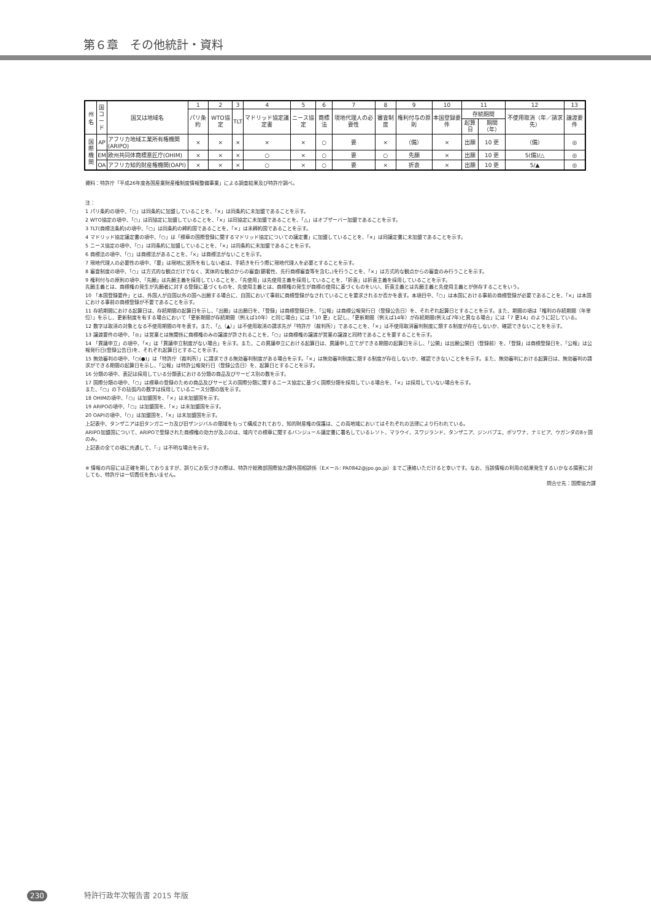第６章　その他統計・資料
| 州名 | 国 コ ー ド | 国又は地域名 | 1 | 2 | 3 | 4 | 5 | 6 | 7 | 8 | 9 | 10 | 11 | | 12 | 13 |
| --- | --- | --- | --- | --- | --- | --- | --- | --- | --- | --- | --- | --- | --- | --- | --- | --- |
| | | | パリ条約 | WTO協定 | TLT | マドリッド協定議定書 | ニース協定 | 商標法 | 現地代理人の必要性 | 審査制度 | 権利付与の原則 | 本国登録要件 | 存続期間 | | 不使用取消（年／請求先） | 譲渡要件 |
| | | | | | | | | | | | | | 起算日 | 期間（年） | | |
| 国 際 機 関 | AP | アフリカ地域工業所有権機関(ARIPO) | × | × | × | × | × | ○ | 要 | × | （備） | × | 出願 | 10 更 | （備） | ◎ |
| | EM | 欧州共同体商標意匠庁(OHIM) | × | × | × | ○ | × | ○ | 要 | ○ | 先願 | × | 出願 | 10 更 | 5(備)/△ | ◎ |
| | OA | アフリカ知的財産権機関(OAPI) | × | × | × | ○ | × | ○ | 要 | × | 折衷 | × | 出願 | 10 更 | 5/▲ | ◎ |
資料：特許庁「平成26年度各国産業財産権制度情報整備事業」による調査結果及び特許庁調べ。
注：
1 パリ条約の項中、「○」は同条約に加盟していることを、「×」は同条約に未加盟であることを示す。
2 WTO協定の項中、「○」は同協定に加盟していることを、「×」は同協定に未加盟であることを、「△」はオブザーバー加盟であることを示す。
3 TLT(商標法条約)の項中、「○」は同条約の締約国であることを、「×」は未締約国であることを示す。
4 マドリッド協定議定書の項中、「○」は「標章の国際登録に関するマドリッド協定についての議定書」に加盟していることを、「×」は同議定書に未加盟であることを示す。
5 ニース協定の項中、「○」は同条約に加盟していることを、「×」は同条約に未加盟であることを示す。
6 商標法の項中、「○」は商標法があることを、「×」は商標法がないことを示す。
7 現地代理人の必要性の項中、「要」は現地に居所を有しない者は、手続きを行う際に現地代理人を必要とすることを示す。
8 審査制度の項中、「○」は方式的な観点だけでなく、実体的な観点からの審査(顕著性、先行商標審査等を含む。)を行うことを、「×」は方式的な観点からの審査のみ行うことを示す。
9 権利付与の原則の項中、「先願」は先願主義を採用していることを、「先使用」は先使用主義を採用していることを、「折衷」は折衷主義を採用していることを示す。
先願主義とは、商標権の発生が先願者に対する登録に基づくものを、先使用主義とは、商標権の発生が商標の使用に基づくものをいい、折衷主義とは先願主義と先使用主義とが併存することをいう。
10 「本国登録要件」とは、外国人が自国以外の国へ出願する場合に、自国において事前に商標登録がなされていることを要求されるか否かを表す。本項目中、「○」は本国における事前の商標登録が必要であることを、「×」は本国における事前の商標登録が不要であることを示す。
11 存続期間における起算日は、存続期間の起算日を示し、「出願」は出願日を、「登録」は商標登録日を、「公報」は商標公報発行日（登録公告日）を、それぞれ起算日とすることを示す。また、期間の項は「権利の存続期間（年単位）」を示し、更新制度を有する場合において「更新期間が存続期間（例えば10年）と同じ場合」には「10 更」と記し、「更新期間（例えば14年）が存続期間(例えば7年)と異なる場合」には「7 更14」のように記している。
12 数字は取消の対象となる不使用期間の年を表す。また、「△（▲）」は不使用取消の請求先が「特許庁（裁判所）」であることを、「×」は不使用取消審判制度に類する制度が存在しないか、確認できないことをを示す。
13 譲渡要件の項中、「◎」は営業とは無関係に商標権のみの譲渡が許されることを、「○」は商標権の譲渡が営業の譲渡と同時であることを要することを示す。
14 「異議申立」の項中、「×」は「異議申立制度がない場合」を示す。また、この異議申立における起算日は、異議申し立てができる期間の起算日を示し、「公開」は出願公開日（登録前）を、「登録」は商標登録日を、「公報」は公報発行日(登録公告日)を、それぞれ起算日とすることを示す。
15 無効審判の項中、「○(●)」は「特許庁（裁判所）」に請求できる無効審判制度がある場合を示す。「×」は無効審判制度に類する制度が存在しないか、確認できないことをを示す。また、無効審判における起算日は、無効審判の請求ができる期間の起算日を示し、「公報」は特許公報発行日（登録公告日）を、起算日とすることを示す。
16 分類の項中、表記は採用している分類表における分類の商品及びサービス別の数を示す。
17 国際分類の項中、「○」は標章の登録のための商品及びサービスの国際分類に関するニース協定に基づく国際分類を採用している場合を、「×」は採用していない場合を示す。
また、「○」の下の括弧内の数字は採用しているニース分類の版を示す。
18 OHIMの項中、「○」は加盟国を、「×」は未加盟国を示す。
19 ARIPOの項中、「○」は加盟国を、「×」は未加盟国を示す。
20 OAPIの項中、「○」は加盟国を、「×」は未加盟国を示す。
上記表中、タンザニアは旧タンガニーカ及び旧ザンジバルの領域をもって構成されており、知的財産権の保護は、この両地域においてはそれぞれの法律により行われている。
ARIPO加盟国について、ARIPOで登録された商標権の効力が及ぶのは、域内での標章に関するバンジュール議定書に署名しているレソト、マラウイ、スワジランド、タンザニア、ジンバブエ、ボツワナ、ナミビア、ウガンダの8ヶ国のみ。
上記表の全ての項に共通して、「-」は不明な場合を示す。
※ 情報の内容には正確を期しておりますが、誤りにお気づきの際は、特許庁総務部国際協力課外国相談係（Eメール: PA0842@jpo.go.jp）までご連絡いただけると幸いです。なお、当該情報の利用の結果発生するいかなる損害に対しても、特許庁は一切責任を負いません。
問合せ先：国際協力課
230 特許行政年次報告書 2015 年版